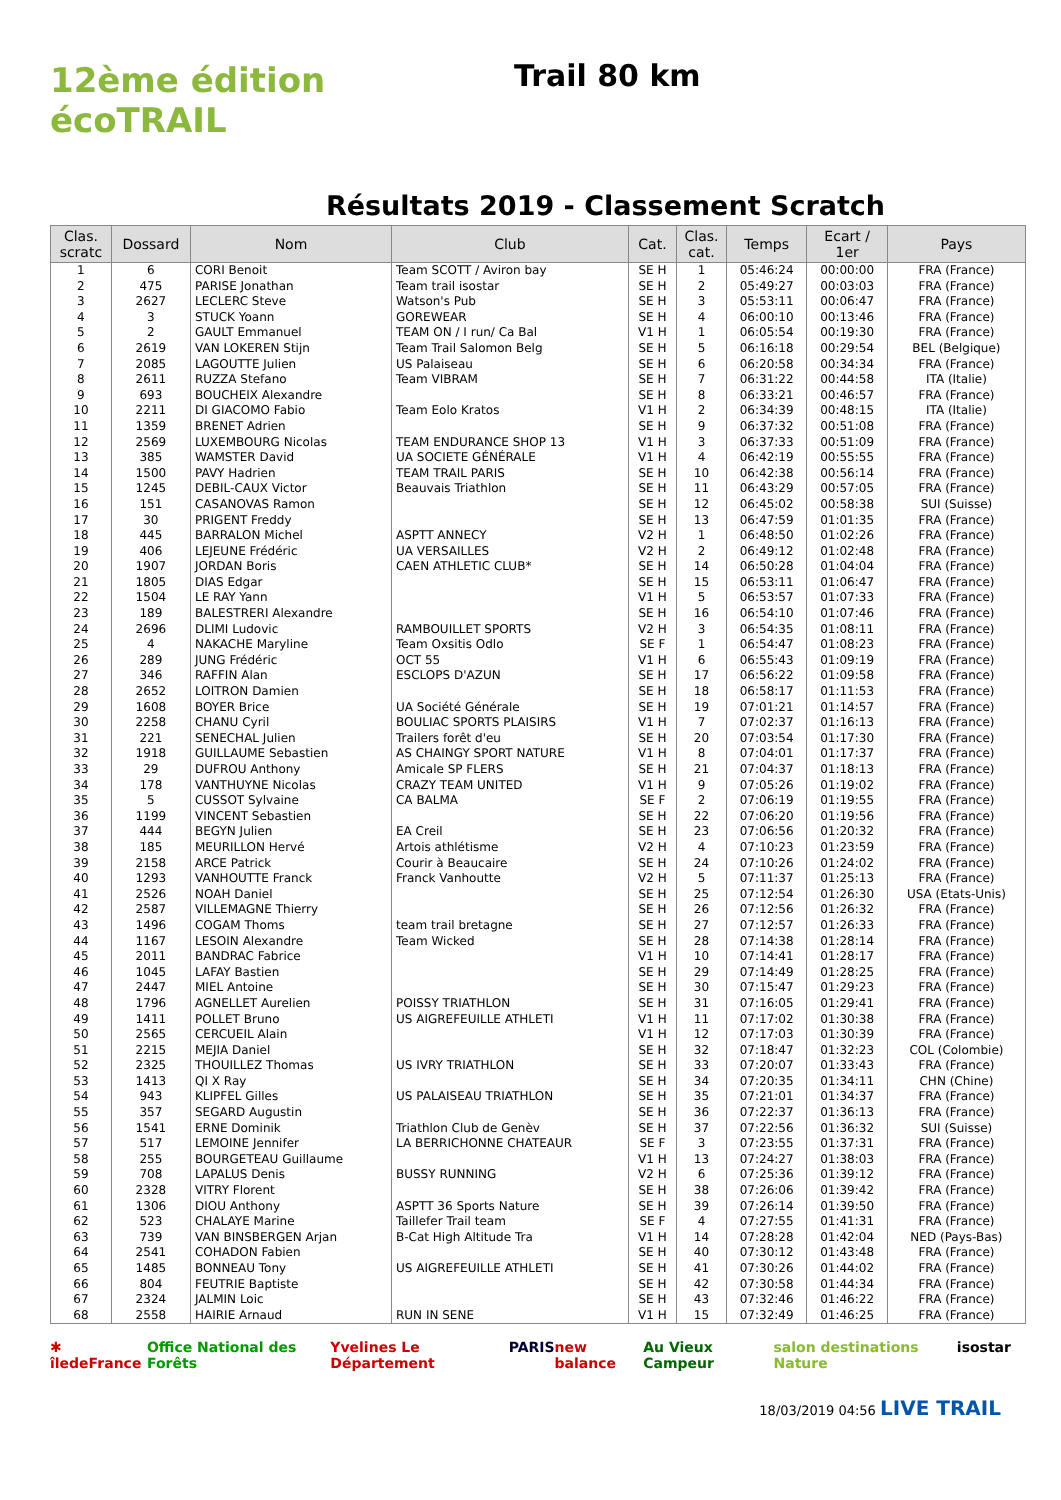12ème édition
écoTRAIL
Trail 80 km
Résultats 2019 - Classement Scratch
| Clas. scratc | Dossard | Nom | Club | Cat. | Clas. cat. | Temps | Ecart / 1er | Pays |
| --- | --- | --- | --- | --- | --- | --- | --- | --- |
| 1 | 6 | CORI Benoit | Team SCOTT / Aviron bay | SE H | 1 | 05:46:24 | 00:00:00 | FRA (France) |
| 2 | 475 | PARISE Jonathan | Team trail isostar | SE H | 2 | 05:49:27 | 00:03:03 | FRA (France) |
| 3 | 2627 | LECLERC Steve | Watson's Pub | SE H | 3 | 05:53:11 | 00:06:47 | FRA (France) |
| 4 | 3 | STUCK Yoann | GOREWEAR | SE H | 4 | 06:00:10 | 00:13:46 | FRA (France) |
| 5 | 2 | GAULT Emmanuel | TEAM ON / I run/ Ca Bal | V1 H | 1 | 06:05:54 | 00:19:30 | FRA (France) |
| 6 | 2619 | VAN LOKEREN Stijn | Team Trail Salomon Belg | SE H | 5 | 06:16:18 | 00:29:54 | BEL (Belgique) |
| 7 | 2085 | LAGOUTTE Julien | US Palaiseau | SE H | 6 | 06:20:58 | 00:34:34 | FRA (France) |
| 8 | 2611 | RUZZA Stefano | Team VIBRAM | SE H | 7 | 06:31:22 | 00:44:58 | ITA (Italie) |
| 9 | 693 | BOUCHEIX Alexandre | | SE H | 8 | 06:33:21 | 00:46:57 | FRA (France) |
| 10 | 2211 | DI GIACOMO Fabio | Team Eolo Kratos | V1 H | 2 | 06:34:39 | 00:48:15 | ITA (Italie) |
| 11 | 1359 | BRENET Adrien | | SE H | 9 | 06:37:32 | 00:51:08 | FRA (France) |
| 12 | 2569 | LUXEMBOURG Nicolas | TEAM ENDURANCE SHOP 13 | V1 H | 3 | 06:37:33 | 00:51:09 | FRA (France) |
| 13 | 385 | WAMSTER David | UA SOCIETE GÉNÉRALE | V1 H | 4 | 06:42:19 | 00:55:55 | FRA (France) |
| 14 | 1500 | PAVY Hadrien | TEAM TRAIL PARIS | SE H | 10 | 06:42:38 | 00:56:14 | FRA (France) |
| 15 | 1245 | DEBIL-CAUX Victor | Beauvais Triathlon | SE H | 11 | 06:43:29 | 00:57:05 | FRA (France) |
| 16 | 151 | CASANOVAS Ramon | | SE H | 12 | 06:45:02 | 00:58:38 | SUI (Suisse) |
| 17 | 30 | PRIGENT Freddy | | SE H | 13 | 06:47:59 | 01:01:35 | FRA (France) |
| 18 | 445 | BARRALON Michel | ASPTT ANNECY | V2 H | 1 | 06:48:50 | 01:02:26 | FRA (France) |
| 19 | 406 | LEJEUNE Frédéric | UA VERSAILLES | V2 H | 2 | 06:49:12 | 01:02:48 | FRA (France) |
| 20 | 1907 | JORDAN Boris | CAEN ATHLETIC CLUB* | SE H | 14 | 06:50:28 | 01:04:04 | FRA (France) |
| 21 | 1805 | DIAS Edgar | | SE H | 15 | 06:53:11 | 01:06:47 | FRA (France) |
| 22 | 1504 | LE RAY Yann | | V1 H | 5 | 06:53:57 | 01:07:33 | FRA (France) |
| 23 | 189 | BALESTRERI Alexandre | | SE H | 16 | 06:54:10 | 01:07:46 | FRA (France) |
| 24 | 2696 | DLIMI Ludovic | RAMBOUILLET SPORTS | V2 H | 3 | 06:54:35 | 01:08:11 | FRA (France) |
| 25 | 4 | NAKACHE Maryline | Team Oxsitis Odlo | SE F | 1 | 06:54:47 | 01:08:23 | FRA (France) |
| 26 | 289 | JUNG Frédéric | OCT 55 | V1 H | 6 | 06:55:43 | 01:09:19 | FRA (France) |
| 27 | 346 | RAFFIN Alan | ESCLOPS D'AZUN | SE H | 17 | 06:56:22 | 01:09:58 | FRA (France) |
| 28 | 2652 | LOITRON Damien | | SE H | 18 | 06:58:17 | 01:11:53 | FRA (France) |
| 29 | 1608 | BOYER Brice | UA Société Générale | SE H | 19 | 07:01:21 | 01:14:57 | FRA (France) |
| 30 | 2258 | CHANU Cyril | BOULIAC SPORTS PLAISIRS | V1 H | 7 | 07:02:37 | 01:16:13 | FRA (France) |
| 31 | 221 | SENECHAL Julien | Trailers forêt d'eu | SE H | 20 | 07:03:54 | 01:17:30 | FRA (France) |
| 32 | 1918 | GUILLAUME Sebastien | AS CHAINGY SPORT NATURE | V1 H | 8 | 07:04:01 | 01:17:37 | FRA (France) |
| 33 | 29 | DUFROU Anthony | Amicale SP FLERS | SE H | 21 | 07:04:37 | 01:18:13 | FRA (France) |
| 34 | 178 | VANTHUYNE Nicolas | CRAZY TEAM UNITED | V1 H | 9 | 07:05:26 | 01:19:02 | FRA (France) |
| 35 | 5 | CUSSOT Sylvaine | CA BALMA | SE F | 2 | 07:06:19 | 01:19:55 | FRA (France) |
| 36 | 1199 | VINCENT Sebastien | | SE H | 22 | 07:06:20 | 01:19:56 | FRA (France) |
| 37 | 444 | BEGYN Julien | EA Creil | SE H | 23 | 07:06:56 | 01:20:32 | FRA (France) |
| 38 | 185 | MEURILLON Hervé | Artois athlétisme | V2 H | 4 | 07:10:23 | 01:23:59 | FRA (France) |
| 39 | 2158 | ARCE Patrick | Courir à Beaucaire | SE H | 24 | 07:10:26 | 01:24:02 | FRA (France) |
| 40 | 1293 | VANHOUTTE Franck | Franck Vanhoutte | V2 H | 5 | 07:11:37 | 01:25:13 | FRA (France) |
| 41 | 2526 | NOAH Daniel | | SE H | 25 | 07:12:54 | 01:26:30 | USA (Etats-Unis) |
| 42 | 2587 | VILLEMAGNE Thierry | | SE H | 26 | 07:12:56 | 01:26:32 | FRA (France) |
| 43 | 1496 | COGAM Thoms | team trail bretagne | SE H | 27 | 07:12:57 | 01:26:33 | FRA (France) |
| 44 | 1167 | LESOIN Alexandre | Team Wicked | SE H | 28 | 07:14:38 | 01:28:14 | FRA (France) |
| 45 | 2011 | BANDRAC Fabrice | | V1 H | 10 | 07:14:41 | 01:28:17 | FRA (France) |
| 46 | 1045 | LAFAY Bastien | | SE H | 29 | 07:14:49 | 01:28:25 | FRA (France) |
| 47 | 2447 | MIEL Antoine | | SE H | 30 | 07:15:47 | 01:29:23 | FRA (France) |
| 48 | 1796 | AGNELLET Aurelien | POISSY TRIATHLON | SE H | 31 | 07:16:05 | 01:29:41 | FRA (France) |
| 49 | 1411 | POLLET Bruno | US AIGREFEUILLE ATHLETI | V1 H | 11 | 07:17:02 | 01:30:38 | FRA (France) |
| 50 | 2565 | CERCUEIL Alain | | V1 H | 12 | 07:17:03 | 01:30:39 | FRA (France) |
| 51 | 2215 | MEJIA Daniel | | SE H | 32 | 07:18:47 | 01:32:23 | COL (Colombie) |
| 52 | 2325 | THOUILLEZ Thomas | US IVRY TRIATHLON | SE H | 33 | 07:20:07 | 01:33:43 | FRA (France) |
| 53 | 1413 | QI X Ray | | SE H | 34 | 07:20:35 | 01:34:11 | CHN (Chine) |
| 54 | 943 | KLIPFEL Gilles | US PALAISEAU TRIATHLON | SE H | 35 | 07:21:01 | 01:34:37 | FRA (France) |
| 55 | 357 | SEGARD Augustin | | SE H | 36 | 07:22:37 | 01:36:13 | FRA (France) |
| 56 | 1541 | ERNE Dominik | Triathlon Club de Genèv | SE H | 37 | 07:22:56 | 01:36:32 | SUI (Suisse) |
| 57 | 517 | LEMOINE Jennifer | LA BERRICHONNE CHATEAUR | SE F | 3 | 07:23:55 | 01:37:31 | FRA (France) |
| 58 | 255 | BOURGETEAU Guillaume | | V1 H | 13 | 07:24:27 | 01:38:03 | FRA (France) |
| 59 | 708 | LAPALUS Denis | BUSSY RUNNING | V2 H | 6 | 07:25:36 | 01:39:12 | FRA (France) |
| 60 | 2328 | VITRY Florent | | SE H | 38 | 07:26:06 | 01:39:42 | FRA (France) |
| 61 | 1306 | DIOU Anthony | ASPTT 36 Sports Nature | SE H | 39 | 07:26:14 | 01:39:50 | FRA (France) |
| 62 | 523 | CHALAYE Marine | Taillefer Trail team | SE F | 4 | 07:27:55 | 01:41:31 | FRA (France) |
| 63 | 739 | VAN BINSBERGEN Arjan | B-Cat High Altitude Tra | V1 H | 14 | 07:28:28 | 01:42:04 | NED (Pays-Bas) |
| 64 | 2541 | COHADON Fabien | | SE H | 40 | 07:30:12 | 01:43:48 | FRA (France) |
| 65 | 1485 | BONNEAU Tony | US AIGREFEUILLE ATHLETI | SE H | 41 | 07:30:26 | 01:44:02 | FRA (France) |
| 66 | 804 | FEUTRIE Baptiste | | SE H | 42 | 07:30:58 | 01:44:34 | FRA (France) |
| 67 | 2324 | JALMIN Loic | | SE H | 43 | 07:32:46 | 01:46:22 | FRA (France) |
| 68 | 2558 | HAIRIE Arnaud | RUN IN SENE | V1 H | 15 | 07:32:49 | 01:46:25 | FRA (France) |
✱ îledeFrance Office National des Forêts Yvelines Le Département PARIS new balance Au Vieux Campeur salon destinations Nature isostar
18/03/2019 04:56 LIVE TRAIL